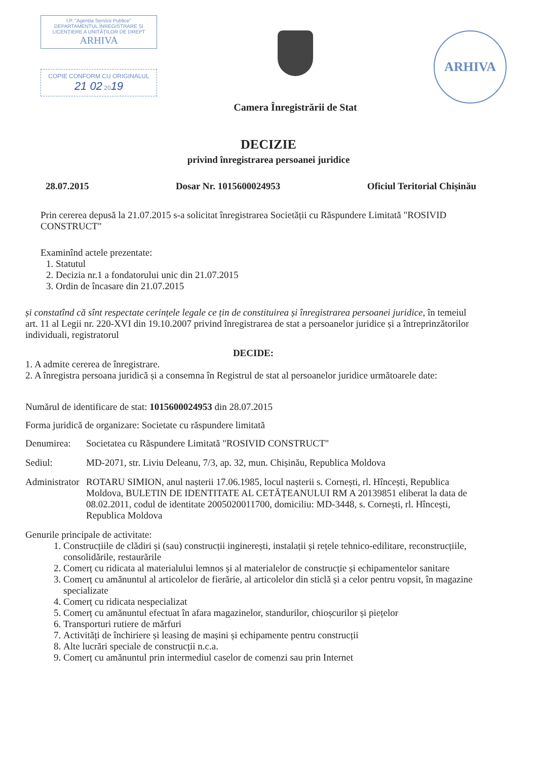I.P. "Agenția Servicii Publice"
DEPARTAMENTUL ÎNREGISTRARE ȘI LICENȚIERE A UNITĂȚILOR DE DREPT
ARHIVA
COPIE CONFORM CU ORIGINALUL
21 02 2019
Camera Înregistrării de Stat
ARHIVA
DECIZIE
privind înregistrarea persoanei juridice
28.07.2015 Dosar Nr. 1015600024953 Oficiul Teritorial Chișinău
Prin cererea depusă la 21.07.2015 s-a solicitat înregistrarea Societății cu Răspundere Limitată "ROSIVID CONSTRUCT"
Examinînd actele prezentate:
1. Statutul
2. Decizia nr.1 a fondatorului unic din 21.07.2015
3. Ordin de încasare din 21.07.2015
și constatînd că sînt respectate cerințele legale ce țin de constituirea și înregistrarea persoanei juridice, în temeiul art. 11 al Legii nr. 220-XVI din 19.10.2007 privind înregistrarea de stat a persoanelor juridice și a întreprinzătorilor individuali, registratorul
DECIDE:
1. A admite cererea de înregistrare.
2. A înregistra persoana juridică și a consemna în Registrul de stat al persoanelor juridice următoarele date:
Numărul de identificare de stat: 1015600024953 din 28.07.2015
Forma juridică de organizare: Societate cu răspundere limitată
Denumirea: Societatea cu Răspundere Limitată "ROSIVID CONSTRUCT"
Sediul: MD-2071, str. Liviu Deleanu, 7/3, ap. 32, mun. Chișinău, Republica Moldova
Administrator ROTARU SIMION, anul nașterii 17.06.1985, locul nașterii s. Cornești, rl. Hîncești, Republica Moldova, BULETIN DE IDENTITATE AL CETĂȚEANULUI RM A 20139851 eliberat la data de 08.02.2011, codul de identitate 2005020011700, domiciliu: MD-3448, s. Cornești, rl. Hîncești, Republica Moldova
Genurile principale de activitate:
1. Construcțiile de clădiri și (sau) construcții inginerești, instalații și rețele tehnico-edilitare, reconstrucțiile, consolidările, restaurările
2. Comerț cu ridicata al materialului lemnos și al materialelor de construcție și echipamentelor sanitare
3. Comerț cu amănuntul al articolelor de fierărie, al articolelor din sticlă și a celor pentru vopsit, în magazine specializate
4. Comerț cu ridicata nespecializat
5. Comerț cu amănuntul efectuat în afara magazinelor, standurilor, chioșcurilor și piețelor
6. Transporturi rutiere de mărfuri
7. Activități de închiriere și leasing de mașini și echipamente pentru construcții
8. Alte lucrări speciale de construcții n.c.a.
9. Comerț cu amănuntul prin intermediul caselor de comenzi sau prin Internet